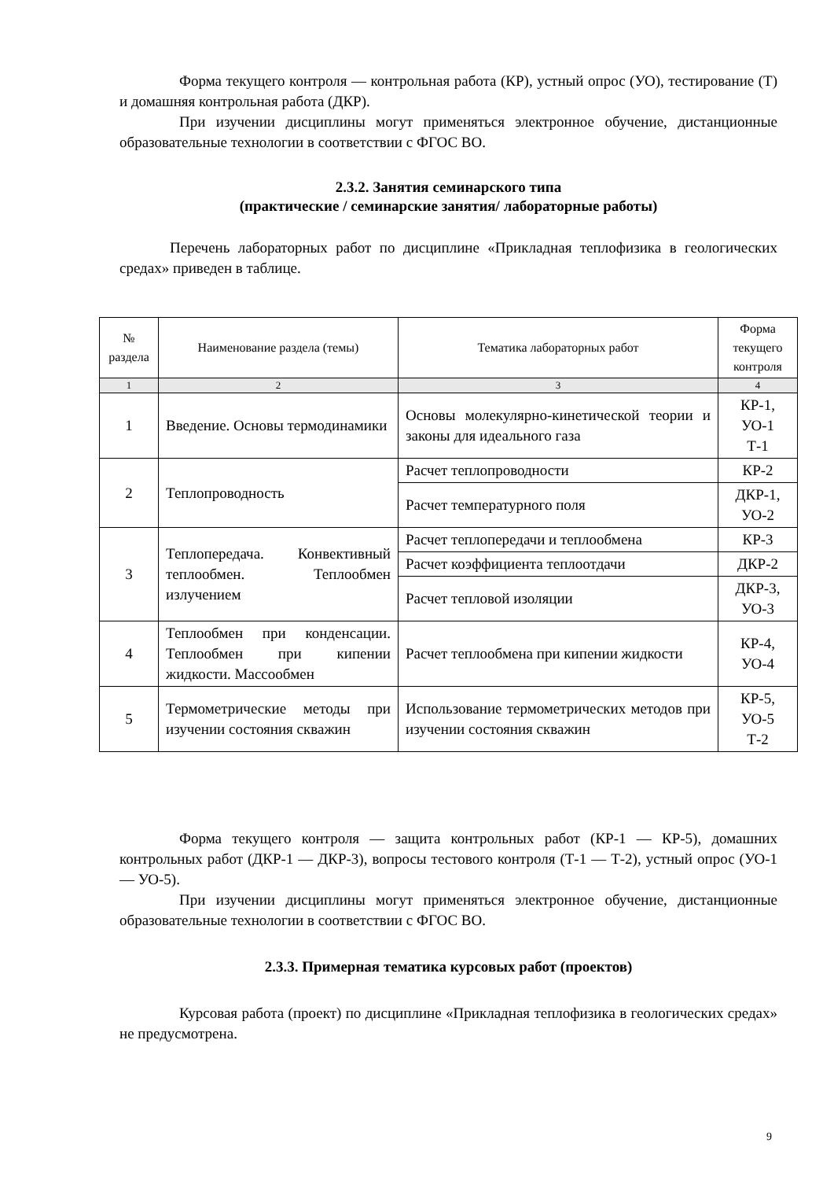Форма текущего контроля — контрольная работа (КР), устный опрос (УО), тестирование (Т) и домашняя контрольная работа (ДКР).
При изучении дисциплины могут применяться электронное обучение, дистанционные образовательные технологии в соответствии с ФГОС ВО.
2.3.2. Занятия семинарского типа
(практические / семинарские занятия/ лабораторные работы)
Перечень лабораторных работ по дисциплине «Прикладная теплофизика в геологических средах» приведен в таблице.
| № раздела | Наименование раздела (темы) | Тематика лабораторных работ | Форма текущего контроля |
| --- | --- | --- | --- |
| 1 | 2 | 3 | 4 |
| 1 | Введение. Основы термодинамики | Основы молекулярно-кинетической теории и законы для идеального газа | КР-1, УО-1 Т-1 |
| 2 | Теплопроводность | Расчет теплопроводности | КР-2 |
| | | Расчет температурного поля | ДКР-1, УО-2 |
| 3 | Теплопередача. Конвективный теплообмен. Теплообмен излучением | Расчет теплопередачи и теплообмена | КР-3 |
| | | Расчет коэффициента теплоотдачи | ДКР-2 |
| | | Расчет тепловой изоляции | ДКР-3, УО-3 |
| 4 | Теплообмен при конденсации. Теплообмен при кипении жидкости. Массообмен | Расчет теплообмена при кипении жидкости | КР-4, УО-4 |
| 5 | Термометрические методы при изучении состояния скважин | Использование термометрических методов при изучении состояния скважин | КР-5, УО-5 Т-2 |
Форма текущего контроля — защита контрольных работ (КР-1 — КР-5), домашних контрольных работ (ДКР-1 — ДКР-3), вопросы тестового контроля (Т-1 — Т-2), устный опрос (УО-1 — УО-5).
При изучении дисциплины могут применяться электронное обучение, дистанционные образовательные технологии в соответствии с ФГОС ВО.
2.3.3. Примерная тематика курсовых работ (проектов)
Курсовая работа (проект) по дисциплине «Прикладная теплофизика в геологических средах» не предусмотрена.
9